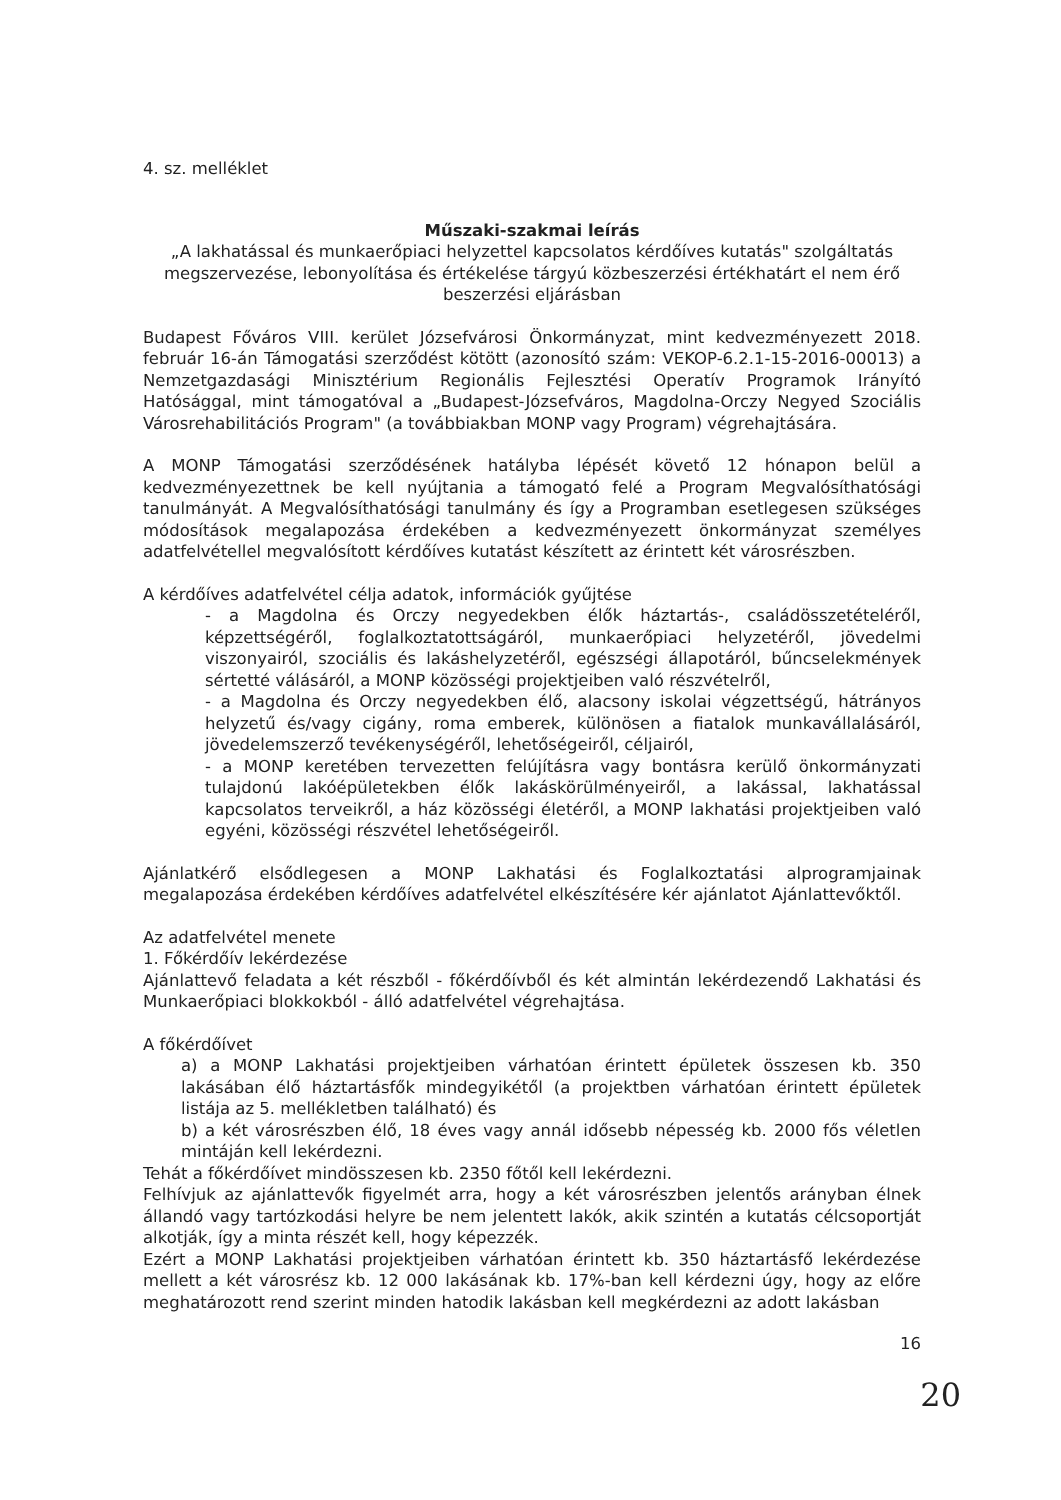4. sz. melléklet
Műszaki-szakmai leírás
„A lakhatással és munkaerőpiaci helyzettel kapcsolatos kérdőíves kutatás" szolgáltatás megszervezése, lebonyolítása és értékelése tárgyú közbeszerzési értékhatárt el nem érő beszerzési eljárásban
Budapest Főváros VIII. kerület Józsefvárosi Önkormányzat, mint kedvezményezett 2018. február 16-án Támogatási szerződést kötött (azonosító szám: VEKOP-6.2.1-15-2016-00013) a Nemzetgazdasági Minisztérium Regionális Fejlesztési Operatív Programok Irányító Hatósággal, mint támogatóval a „Budapest-Józsefváros, Magdolna-Orczy Negyed Szociális Városrehabilitációs Program" (a továbbiakban MONP vagy Program) végrehajtására.
A MONP Támogatási szerződésének hatályba lépését követő 12 hónapon belül a kedvezményezettnek be kell nyújtania a támogató felé a Program Megvalósíthatósági tanulmányát. A Megvalósíthatósági tanulmány és így a Programban esetlegesen szükséges módosítások megalapozása érdekében a kedvezményezett önkormányzat személyes adatfelvétellel megvalósított kérdőíves kutatást készített az érintett két városrészben.
A kérdőíves adatfelvétel célja adatok, információk gyűjtése
- a Magdolna és Orczy negyedekben élők háztartás-, családösszetételéről, képzettségéről, foglalkoztatottságáról, munkaerőpiaci helyzetéről, jövedelmi viszonyairól, szociális és lakáshelyzetéről, egészségi állapotáról, bűncselekmények sértetté válásáról, a MONP közösségi projektjeiben való részvételről,
- a Magdolna és Orczy negyedekben élő, alacsony iskolai végzettségű, hátrányos helyzetű és/vagy cigány, roma emberek, különösen a fiatalok munkavállalásáról, jövedelemszerző tevékenységéről, lehetőségeiről, céljairól,
- a MONP keretében tervezetten felújításra vagy bontásra kerülő önkormányzati tulajdonú lakóépületekben élők lakáskörülményeiről, a lakással, lakhatással kapcsolatos terveikről, a ház közösségi életéről, a MONP lakhatási projektjeiben való egyéni, közösségi részvétel lehetőségeiről.
Ajánlatkérő elsődlegesen a MONP Lakhatási és Foglalkoztatási alprogramjainak megalapozása érdekében kérdőíves adatfelvétel elkészítésére kér ajánlatot Ajánlattevőktől.
Az adatfelvétel menete
1. Főkérdőív lekérdezése
Ajánlattevő feladata a két részből - főkérdőívből és két almintán lekérdezendő Lakhatási és Munkaerőpiaci blokkokból - álló adatfelvétel végrehajtása.
A főkérdőívet
a) a MONP Lakhatási projektjeiben várhatóan érintett épületek összesen kb. 350 lakásában élő háztartásfők mindegyikétől (a projektben várhatóan érintett épületek listája az 5. mellékletben található) és
b) a két városrészben élő, 18 éves vagy annál idősebb népesség kb. 2000 fős véletlen mintáján kell lekérdezni.
Tehát a főkérdőívet mindösszesen kb. 2350 főtől kell lekérdezni.
Felhívjuk az ajánlattevők figyelmét arra, hogy a két városrészben jelentős arányban élnek állandó vagy tartózkodási helyre be nem jelentett lakók, akik szintén a kutatás célcsoportját alkotják, így a minta részét kell, hogy képezzék.
Ezért a MONP Lakhatási projektjeiben várhatóan érintett kb. 350 háztartásfő lekérdezése mellett a két városrész kb. 12 000 lakásának kb. 17%-ban kell kérdezni úgy, hogy az előre meghatározott rend szerint minden hatodik lakásban kell megkérdezni az adott lakásban
16
20